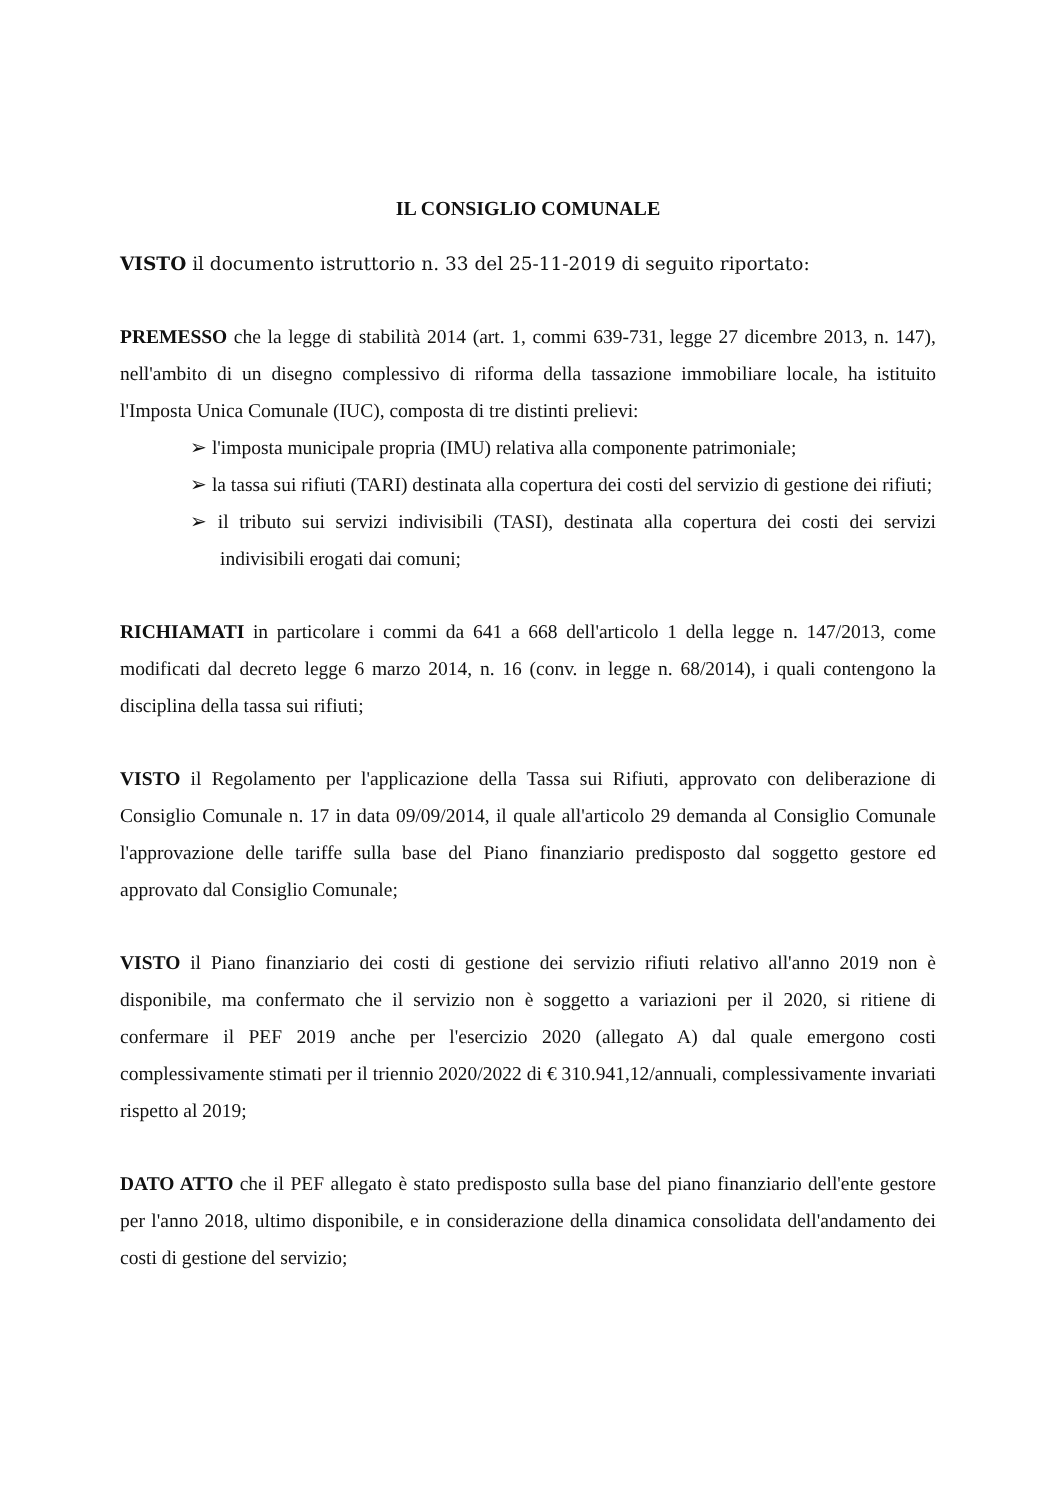IL CONSIGLIO COMUNALE
VISTO il documento istruttorio n. 33 del 25-11-2019 di seguito riportato:
PREMESSO che la legge di stabilità 2014 (art. 1, commi 639-731, legge 27 dicembre 2013, n. 147), nell'ambito di un disegno complessivo di riforma della tassazione immobiliare locale, ha istituito l'Imposta Unica Comunale (IUC), composta di tre distinti prelievi:
➢ l'imposta municipale propria (IMU) relativa alla componente patrimoniale;
➢ la tassa sui rifiuti (TARI) destinata alla copertura dei costi del servizio di gestione dei rifiuti;
➢ il tributo sui servizi indivisibili (TASI), destinata alla copertura dei costi dei servizi indivisibili erogati dai comuni;
RICHIAMATI in particolare i commi da 641 a 668 dell'articolo 1 della legge n. 147/2013, come modificati dal decreto legge 6 marzo 2014, n. 16 (conv. in legge n. 68/2014), i quali contengono la disciplina della tassa sui rifiuti;
VISTO il Regolamento per l'applicazione della Tassa sui Rifiuti, approvato con deliberazione di Consiglio Comunale n. 17 in data 09/09/2014, il quale all'articolo 29 demanda al Consiglio Comunale l'approvazione delle tariffe sulla base del Piano finanziario predisposto dal soggetto gestore ed approvato dal Consiglio Comunale;
VISTO il Piano finanziario dei costi di gestione dei servizio rifiuti relativo all'anno 2019 non è disponibile, ma confermato che il servizio non è soggetto a variazioni per il 2020, si ritiene di confermare il PEF 2019 anche per l'esercizio 2020 (allegato A) dal quale emergono costi complessivamente stimati per il triennio 2020/2022 di € 310.941,12/annuali, complessivamente invariati rispetto al 2019;
DATO ATTO che il PEF allegato è stato predisposto sulla base del piano finanziario dell'ente gestore per l'anno 2018, ultimo disponibile, e in considerazione della dinamica consolidata dell'andamento dei costi di gestione del servizio;